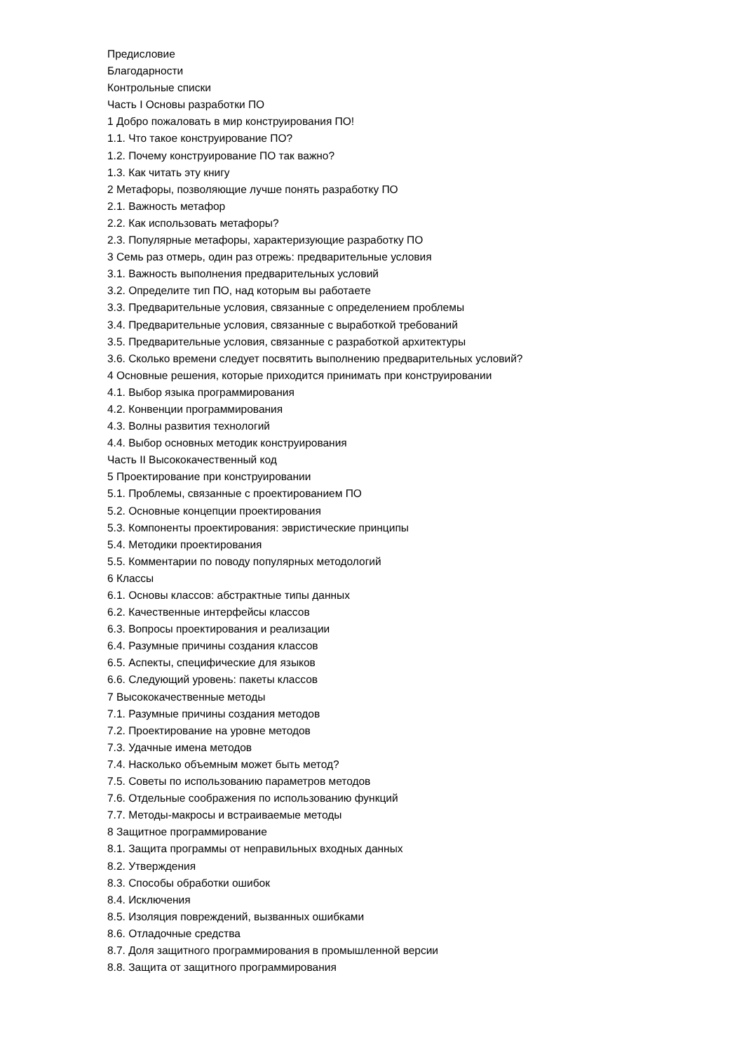Предисловие
Благодарности
Контрольные списки
Часть I Основы разработки ПО
1 Добро пожаловать в мир конструирования ПО!
1.1. Что такое конструирование ПО?
1.2. Почему конструирование ПО так важно?
1.3. Как читать эту книгу
2 Метафоры, позволяющие лучше понять разработку ПО
2.1. Важность метафор
2.2. Как использовать метафоры?
2.3. Популярные метафоры, характеризующие разработку ПО
3 Семь раз отмерь, один раз отрежь: предварительные условия
3.1. Важность выполнения предварительных условий
3.2. Определите тип ПО, над которым вы работаете
3.3. Предварительные условия, связанные с определением проблемы
3.4. Предварительные условия, связанные с выработкой требований
3.5. Предварительные условия, связанные с разработкой архитектуры
3.6. Сколько времени следует посвятить выполнению предварительных условий?
4 Основные решения, которые приходится принимать при конструировании
4.1. Выбор языка программирования
4.2. Конвенции программирования
4.3. Волны развития технологий
4.4. Выбор основных методик конструирования
Часть II Высококачественный код
5 Проектирование при конструировании
5.1. Проблемы, связанные с проектированием ПО
5.2. Основные концепции проектирования
5.3. Компоненты проектирования: эвристические принципы
5.4. Методики проектирования
5.5. Комментарии по поводу популярных методологий
6 Классы
6.1. Основы классов: абстрактные типы данных
6.2. Качественные интерфейсы классов
6.3. Вопросы проектирования и реализации
6.4. Разумные причины создания классов
6.5. Аспекты, специфические для языков
6.6. Следующий уровень: пакеты классов
7 Высококачественные методы
7.1. Разумные причины создания методов
7.2. Проектирование на уровне методов
7.3. Удачные имена методов
7.4. Насколько объемным может быть метод?
7.5. Советы по использованию параметров методов
7.6. Отдельные соображения по использованию функций
7.7. Методы-макросы и встраиваемые методы
8 Защитное программирование
8.1. Защита программы от неправильных входных данных
8.2. Утверждения
8.3. Способы обработки ошибок
8.4. Исключения
8.5. Изоляция повреждений, вызванных ошибками
8.6. Отладочные средства
8.7. Доля защитного программирования в промышленной версии
8.8. Защита от защитного программирования